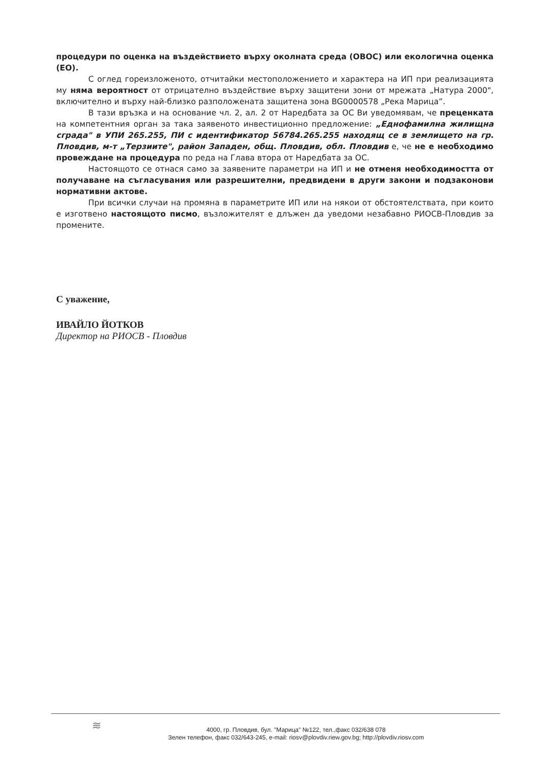процедури по оценка на въздействието върху околната среда (ОВОС) или екологична оценка (ЕО).
С оглед гореизложеното, отчитайки местоположението и характера на ИП при реализацията му няма вероятност от отрицателно въздействие върху защитени зони от мрежата „Натура 2000", включително и върху най-близко разположената защитена зона BG0000578 „Река Марица”.
В тази връзка и на основание чл. 2, ал. 2 от Наредбата за ОС Ви уведомявам, че преценката на компетентния орган за така заявеното инвестиционно предложение: „Еднофамилна жилищна сграда" в УПИ 265.255, ПИ с идентификатор 56784.265.255 находящ се в землището на гр. Пловдив, м-т „Терзиите", район Западен, общ. Пловдив, обл. Пловдив е, че не е необходимо провеждане на процедура по реда на Глава втора от Наредбата за ОС.
Настоящото се отнася само за заявените параметри на ИП и не отменя необходимостта от получаване на съгласувания или разрешителни, предвидени в други закони и подзаконови нормативни актове.
При всички случаи на промяна в параметрите ИП или на някои от обстоятелствата, при които е изготвено настоящото писмо, възложителят е длъжен да уведоми незабавно РИОСВ-Пловдив за промените.
С уважение,
ИВАЙЛО ЙОТКОВ
Директор на РИОСВ - Пловдив
≋
4000, гр. Пловдив, бул. "Марица" №122, тел.,факс 032/638 078
Зелен телефон, факс 032/643-245, e-mail: riosv@plovdiv.riew.gov.bg; http://plovdiv.riosv.com